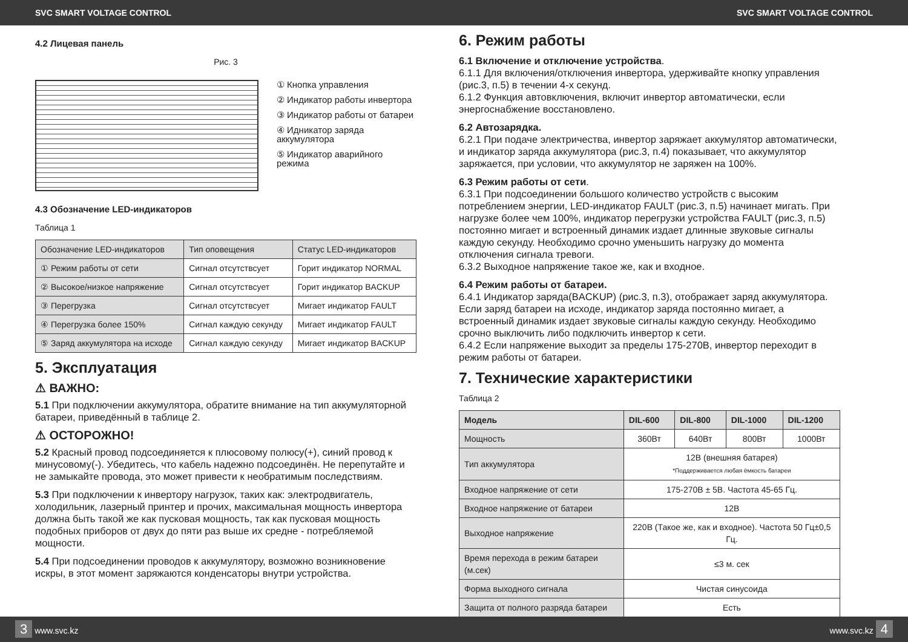SVC SMART VOLTAGE CONTROL SVC SMART VOLTAGE CONTROL
4.2 Лицевая панель
Рис. 3
① Кнопка управления
② Индикатор работы инвертора
③ Индикатор работы от батареи
④ Идникатор заряда аккумулятора
⑤ Индикатор аварийного режима
4.3 Обозначение LED-индикаторов
Таблица 1
| Обозначение LED-индикаторов | Тип оповещения | Статус LED-индикаторов |
| ① Режим работы от сети | Сигнал отсутствсует | Горит индикатор NORMAL |
| ② Высокое/низкое напряжение | Сигнал отсутствсует | Горит индикатор BACKUP |
| ③ Перегрузка | Сигнал отсутствсует | Мигает индикатор FAULT |
| ④ Перегрузка более 150% | Сигнал каждую секунду | Мигает индикатор FAULT |
| ⑤ Заряд аккумулятора на исходе | Сигнал каждую секунду | Мигает индикатор BACKUP |
5. Эксплуатация
⚠ ВАЖНО:
5.1 При подключении аккумулятора, обратите внимание на тип аккумуляторной батареи, приведённый в таблице 2.
⚠ ОСТОРОЖНО!
5.2 Красный провод подсоединяется к плюсовому полюсу(+), синий провод к минусовому(-). Убедитесь, что кабель надежно подсоединён. Не перепутайте и не замыкайте провода, это может привести к необратимым последствиям.
5.3 При подключении к инвертору нагрузок, таких как: электродвигатель, холодильник, лазерный принтер и прочих, максимальная мощность инвертора должна быть такой же как пусковая мощность, так как пусковая мощность подобных приборов от двух до пяти раз выше их средне - потребляемой мощности.
5.4 При подсоединении проводов к аккумулятору, возможно возникновение искры, в этот момент заряжаются конденсаторы внутри устройства.
6. Режим работы
6.1 Включение и отключение устройства.
6.1.1 Для включения/отключения инвертора, удерживайте кнопку управления (рис.3, п.5) в течении 4-х секунд.
6.1.2 Функция автовключения, включит инвертор автоматически, если энергоснабжение восстановлено.
6.2 Автозарядка.
6.2.1 При подаче электричества, инвертор заряжает аккумулятор автоматически, и индикатор заряда аккумулятора (рис.3, п.4) показывает, что аккумулятор заряжается, при условии, что аккумулятор не заряжен на 100%.
6.3 Режим работы от сети.
6.3.1 При подсоединении большого количество устройств с высоким потреблением энергии, LED-индикатор FAULT (рис.3, п.5) начинает мигать. При нагрузке более чем 100%, индикатор перегрузки устройства FAULT (рис.3, п.5) постоянно мигает и встроенный динамик издает длинные звуковые сигналы каждую секунду. Необходимо срочно уменьшить нагрузку до момента отключения сигнала тревоги.
6.3.2 Выходное напряжение такое же, как и входное.
6.4 Режим работы от батареи.
6.4.1 Индикатор заряда(BACKUP) (рис.3, п.3), отображает заряд аккумулятора. Если заряд батареи на исходе, индикатор заряда постоянно мигает, а встроенный динамик издает звуковые сигналы каждую секунду. Необходимо срочно выключить либо подключить инвертор к сети.
6.4.2 Если напряжение выходит за пределы 175-270В, инвертор переходит в режим работы от батареи.
7. Технические характеристики
Таблица 2
| Модель | DIL-600 | DIL-800 | DIL-1000 | DIL-1200 |
| --- | --- | --- | --- | --- |
| Мощность | 360Вт | 640Вт | 800Вт | 1000Вт |
| Тип аккумулятора | 12В (внешняя батарея) *Поддерживается любая ёмкость батареи | | | |
| Входное напряжение от сети | 175-270В ± 5В. Частота 45-65 Гц. | | | |
| Входное напряжение от батареи | 12В | | | |
| Выходное напряжение | 220В (Такое же, как и входное). Частота 50 Гц±0,5 Гц. | | | |
| Время перехода в режим батареи (м.сек) | ≤3 м. сек | | | |
| Форма выходного сигнала | Чистая синусоида | | | |
| Защита от полного разряда батареи | Есть | | | |
3 www.svc.kz www.svc.kz 4